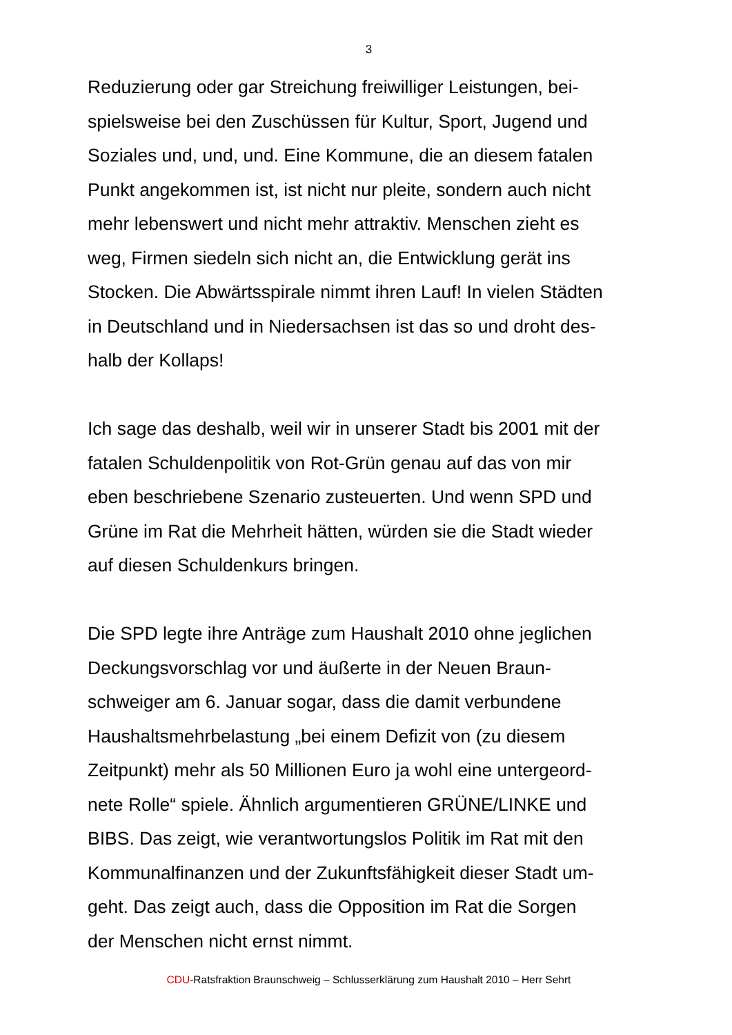3
Reduzierung oder gar Streichung freiwilliger Leistungen, bei-
spielsweise bei den Zuschüssen für Kultur, Sport, Jugend und
Soziales und, und, und. Eine Kommune, die an diesem fatalen
Punkt angekommen ist, ist nicht nur pleite, sondern auch nicht
mehr lebenswert und nicht mehr attraktiv. Menschen zieht es
weg, Firmen siedeln sich nicht an, die Entwicklung gerät ins
Stocken. Die Abwärtsspirale nimmt ihren Lauf! In vielen Städten
in Deutschland und in Niedersachsen ist das so und droht des-
halb der Kollaps!
Ich sage das deshalb, weil wir in unserer Stadt bis 2001 mit der
fatalen Schuldenpolitik von Rot-Grün genau auf das von mir
eben beschriebene Szenario zusteuerten. Und wenn SPD und
Grüne im Rat die Mehrheit hätten, würden sie die Stadt wieder
auf diesen Schuldenkurs bringen.
Die SPD legte ihre Anträge zum Haushalt 2010 ohne jeglichen
Deckungsvorschlag vor und äußerte in der Neuen Braun-
schweiger am 6. Januar sogar, dass die damit verbundene
Haushaltsmehrbelastung „bei einem Defizit von (zu diesem
Zeitpunkt) mehr als 50 Millionen Euro ja wohl eine untergeord-
nete Rolle“ spiele. Ähnlich argumentieren GRÜNE/LINKE und
BIBS. Das zeigt, wie verantwortungslos Politik im Rat mit den
Kommunalfinanzen und der Zukunftsfähigkeit dieser Stadt um-
geht. Das zeigt auch, dass die Opposition im Rat die Sorgen
der Menschen nicht ernst nimmt.
CDU-Ratsfraktion Braunschweig – Schlusserklärung zum Haushalt 2010 – Herr Sehrt